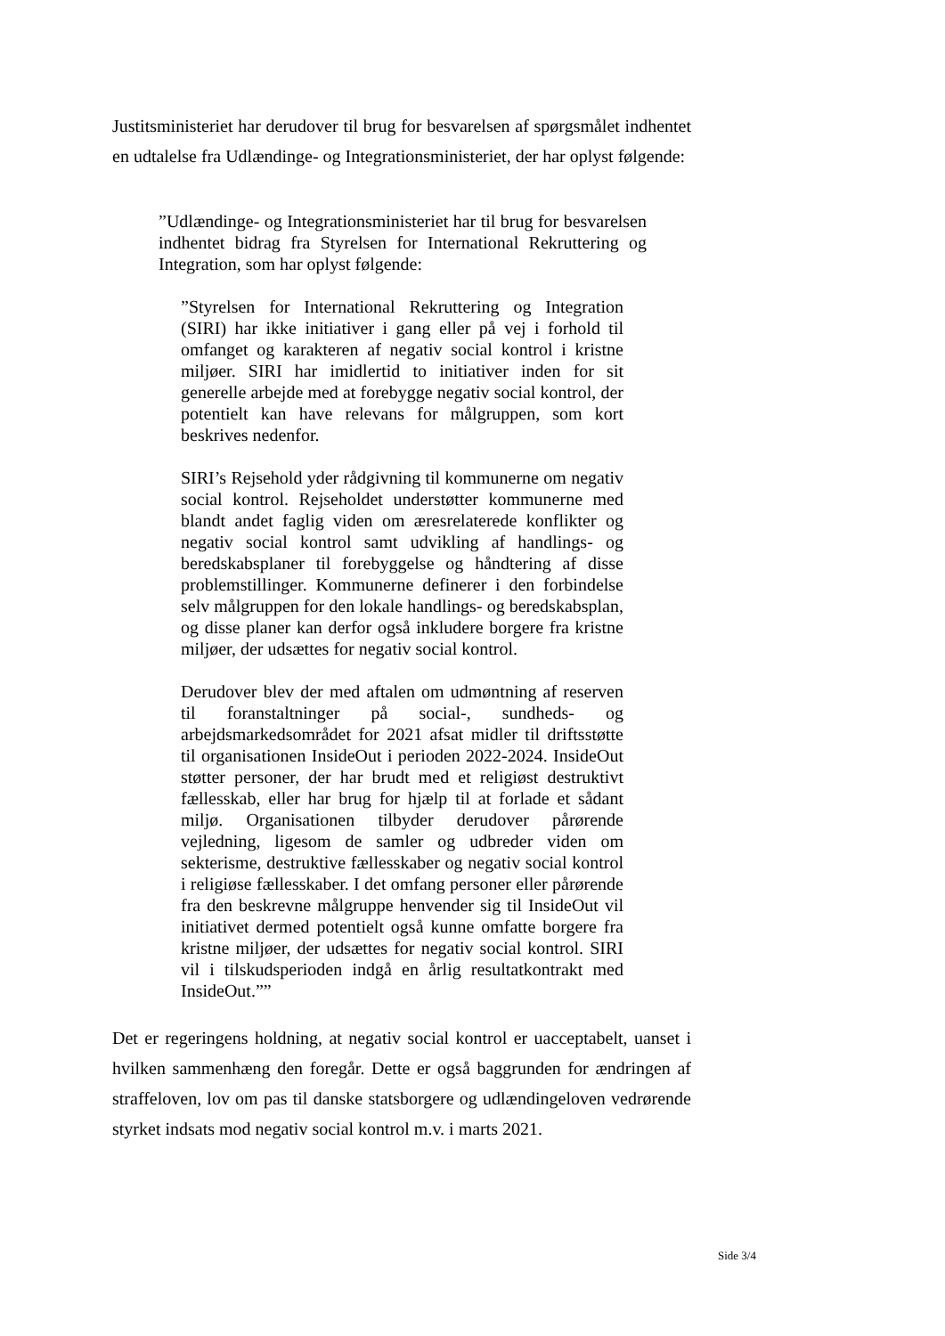Justitsministeriet har derudover til brug for besvarelsen af spørgsmålet indhentet en udtalelse fra Udlændinge- og Integrationsministeriet, der har oplyst følgende:
”Udlændinge- og Integrationsministeriet har til brug for besvarelsen indhentet bidrag fra Styrelsen for International Rekruttering og Integration, som har oplyst følgende:
”Styrelsen for International Rekruttering og Integration (SIRI) har ikke initiativer i gang eller på vej i forhold til omfanget og karakteren af negativ social kontrol i kristne miljøer. SIRI har imidlertid to initiativer inden for sit generelle arbejde med at forebygge negativ social kontrol, der potentielt kan have relevans for målgruppen, som kort beskrives nedenfor.
SIRI’s Rejsehold yder rådgivning til kommunerne om negativ social kontrol. Rejseholdet understøtter kommunerne med blandt andet faglig viden om æresrelaterede konflikter og negativ social kontrol samt udvikling af handlings- og beredskabsplaner til forebyggelse og håndtering af disse problemstillinger. Kommunerne definerer i den forbindelse selv målgruppen for den lokale handlings- og beredskabsplan, og disse planer kan derfor også inkludere borgere fra kristne miljøer, der udsættes for negativ social kontrol.
Derudover blev der med aftalen om udmøntning af reserven til foranstaltninger på social-, sundheds- og arbejdsmarkedsområdet for 2021 afsat midler til driftsstøtte til organisationen InsideOut i perioden 2022-2024. InsideOut støtter personer, der har brudt med et religiøst destruktivt fællesskab, eller har brug for hjælp til at forlade et sådant miljø. Organisationen tilbyder derudover pårørende vejledning, ligesom de samler og udbreder viden om sekterisme, destruktive fællesskaber og negativ social kontrol i religiøse fællesskaber. I det omfang personer eller pårørende fra den beskrevne målgruppe henvender sig til InsideOut vil initiativet dermed potentielt også kunne omfatte borgere fra kristne miljøer, der udsættes for negativ social kontrol. SIRI vil i tilskudsperioden indgå en årlig resultatkontrakt med InsideOut.””
Det er regeringens holdning, at negativ social kontrol er uacceptabelt, uanset i hvilken sammenhæng den foregår. Dette er også baggrunden for ændringen af straffeloven, lov om pas til danske statsborgere og udlændingeloven vedrørende styrket indsats mod negativ social kontrol m.v. i marts 2021.
Side 3/4